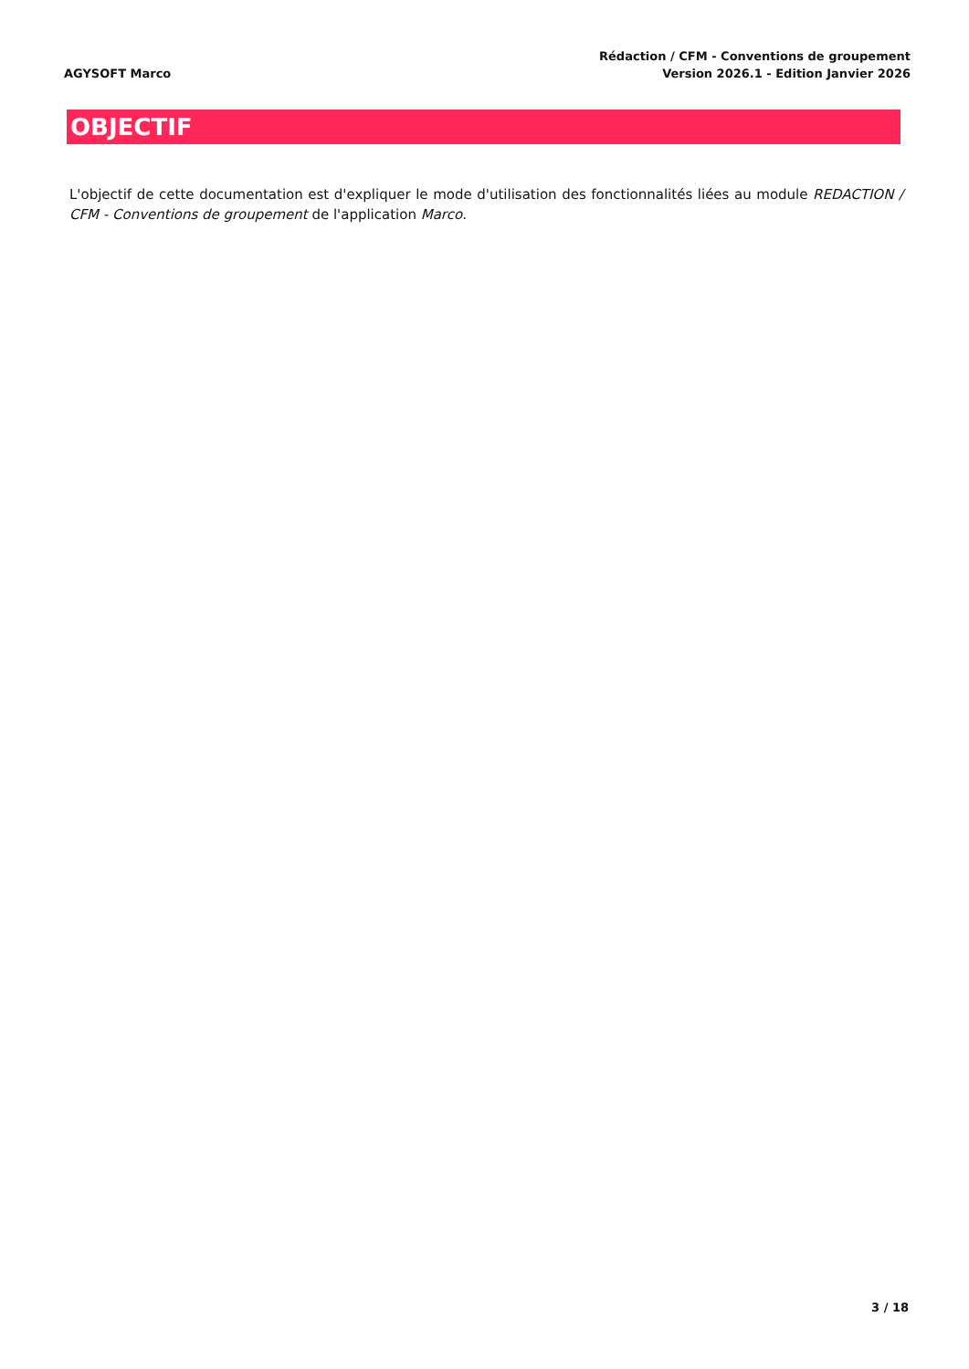AGYSOFT Marco
Rédaction / CFM - Conventions de groupement
Version 2026.1 - Edition Janvier 2026
OBJECTIF
L'objectif de cette documentation est d'expliquer le mode d'utilisation des fonctionnalités liées au module REDACTION / CFM - Conventions de groupement de l'application Marco.
3 / 18